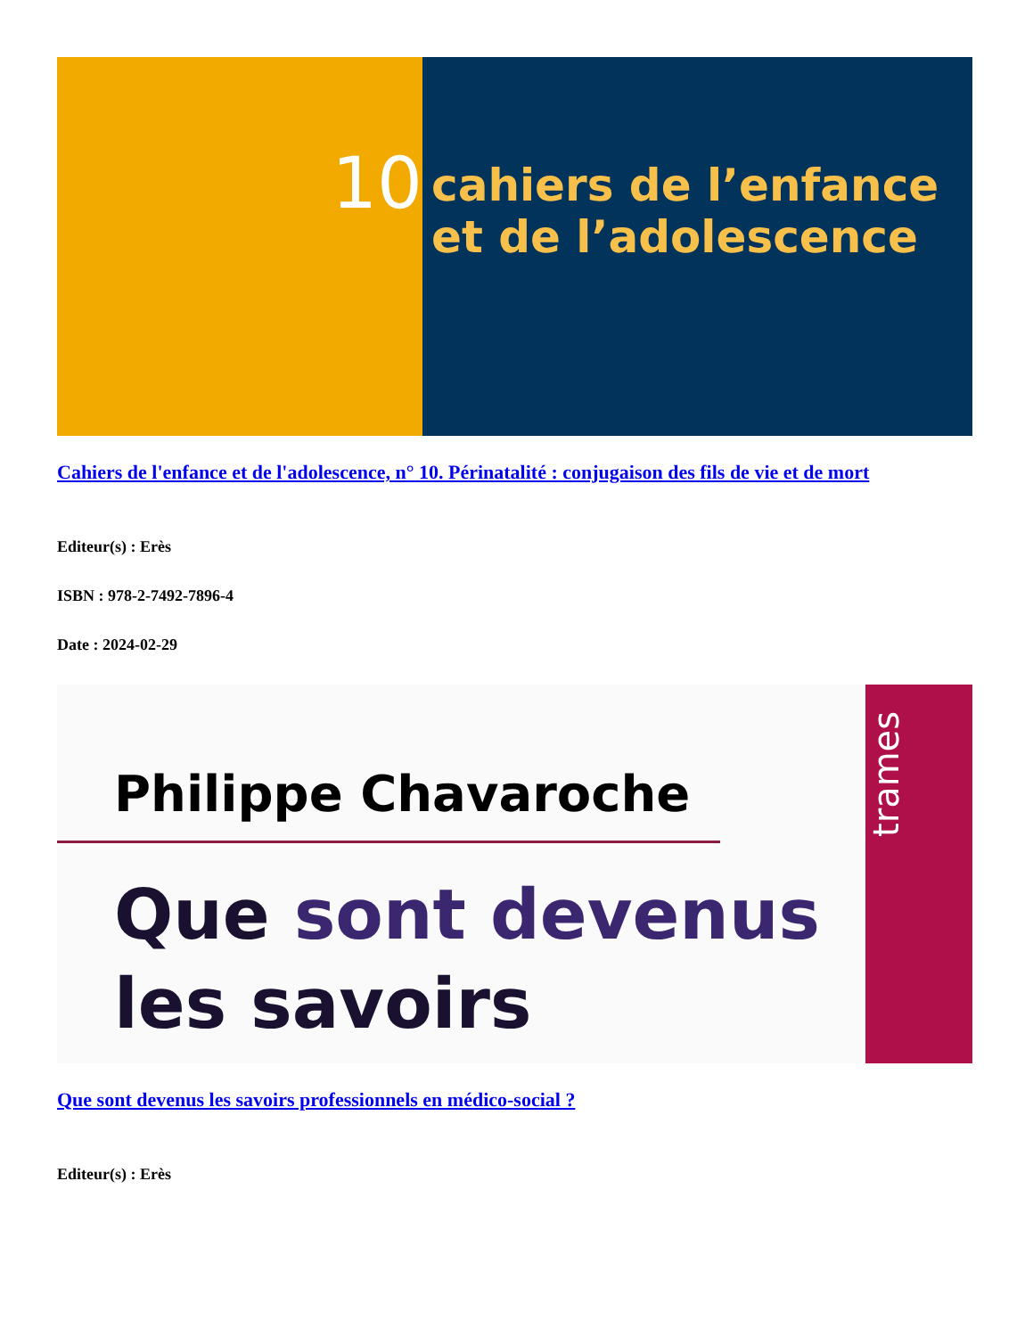10
cahiers de l’enfance
et de l’adolescence
Cahiers de l'enfance et de l'adolescence, n° 10. Périnatalité : conjugaison des fils de vie et de mort
Editeur(s) : Erès
ISBN : 978-2-7492-7896-4
Date : 2024-02-29
Philippe Chavaroche
Que sont devenus
les savoirs
trames
Que sont devenus les savoirs professionnels en médico-social ?
Editeur(s) : Erès